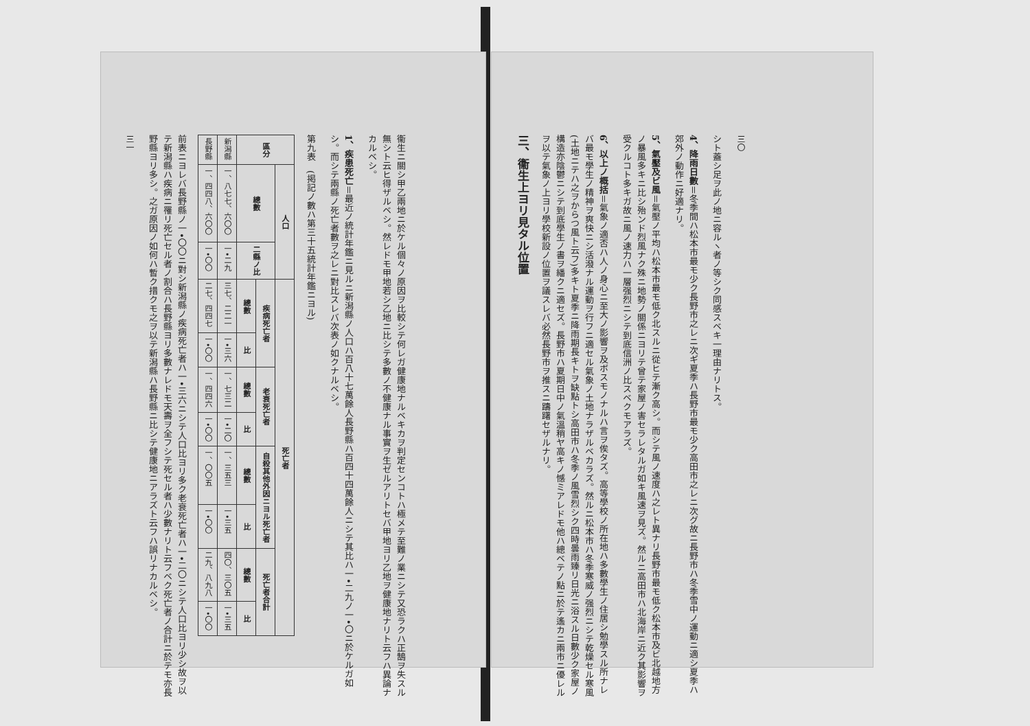三〇
シト蓋シ足ヲ此ノ地ニ容ルヽ者ノ等シク同感スベキ一理由ナリトス。
4、降雨日數＝冬季間ハ松本市最モ少ク長野市之レニ次ギ夏季ハ長野市最モ少ク高田市之レニ次グ故ニ長野市ハ冬季雪中ノ運動ニ適シ夏季ハ郊外ノ動作ニ好適ナリ。
5、氣壓及ビ風＝氣壓ノ平均ハ松本市最モ低ク北スルニ從ヒテ漸ク高シ。而シテ風ノ速度ハ之レト異ナリ長野市最モ低ク松本市及ビ北越地方ノ暴風多キニ比シ殆ンド烈風ナク殊ニ地勢ノ關係ニヨリテ曾テ家屋ノ害セラレタルガ如キ風速ヲ見ズ。然ルニ高田市ハ北海岸ニ近ク其影響ヲ受クルコト多キガ故ニ風ノ速力ハ一層强烈ニシテ到底信洲ノ比スベクモアラズ。
6、以上ノ概括＝氣象ノ適否ハ人ノ身心ニ至大ノ影響ヲ及ボスモノナルハ言ヲ俟タズ。高等學校ノ所在地ハ多數學生ノ住居シ勉學スル所ナレバ最モ學生ノ精神ヲ爽快ニシ活潑ナル運動ヲ行フニ適セル氣象ノ土地ナラザルベカラズ。然ルニ松本市ハ冬季寒威ノ强烈ニシテ乾燥セル寒風(土地ニテハ之ヲからつ風ト云フ)多キト夏季ニ降雨期長キトヲ缺點トシ高田市ハ冬季ノ風雪烈シク四時曇雨臻リ日光ニ浴スル日數少ク家屋ノ構造亦陰鬱ニシテ到底學生ノ書ヲ繙クニ適セズ。長野市ハ夏期日中ノ氣溫稍ヤ高キノ憾ミアレドモ他ハ總ベテノ點ニ於テ遙カニ兩市ニ優レルヲ以テ氣象ノ上ヨリ學校新設ノ位置ヲ議スレバ必然長野市ヲ推スニ躊躇セザルナリ。
三、衞生上ヨリ見タル位置
衞生ニ關シ甲乙兩地ニ於ケル個々ノ原因ヲ比較シテ何レガ健康地ナルベキカヲ判定センコトハ極メテ至難ノ業ニシテ又恐ラクハ正鵠ヲ失スル無シト云ヒ得ザルベシ。然レドモ甲地若シ乙地ニ比シテ多數ノ不健康ナル事實ヲ生ゼルアリトセバ甲地ヨリ乙地ヲ健康地ナリト云フハ異論ナカルベシ。
1、疾患死亡＝最近ノ統計年鑑ニ見ルニ新潟縣ノ人口ハ百八十七萬餘人長野縣ハ百四十四萬餘人ニシテ其比ハ一•二九ノ一•〇ニ於ケルガ如シ。而シテ兩縣ノ死亡者數ヲ之レニ對比スレバ次表ノ如クナルベシ。
第九表　(掲記ノ數ハ第三十五統計年鑑ニヨル)
| 區分 | 人口 | | 死亡者 | | | | | | | |
| --- | --- | --- | --- | --- | --- | --- | --- | --- | --- | --- |
| | 總數 | 二縣ノ比 | 疾病死亡者 | | 老衰死亡者 | | 自殺其他外因ニヨル死亡者 | | 死亡者合計 | |
| | | | 總數 | 比 | 總數 | 比 | 總數 | 比 | 總數 | 比 |
| 新潟縣 | 一、八七七、六〇〇 | 一•二九 | 三七、二二一 | 一•三六 | 一、七三二 | 一•二〇 | 一、三五三 | 一•三五 | 四〇、三〇五 | 一•三五 |
| 長野縣 | 一、四四八、六〇〇 | 一•〇〇 | 二七、四四七 | 一•〇〇 | 一、四四六 | 一•〇〇 | 一、〇〇五 | 一•〇〇 | 二九、八九八 | 一•〇〇 |
前表ニヨレバ長野縣ノ一•〇〇ニ對シ新潟縣ノ疾病死亡者ハ一•三六ニシテ人口比ヨリ多ク老衰死亡者ハ一•二〇ニシテ人口比ヨリ少シ故ヲ以テ新潟縣ハ疾病ニ罹リ死亡セル者ノ割合ハ長野縣ヨリ多數ナレドモ天壽ヲ全フシテ死セル者ハ少數ナリト云フベク死亡者ノ合計ニ於テモ亦長野縣ヨリ多シ。之ガ原因ノ如何ハ暫ク措クモ之ヲ以テ新潟縣ハ長野縣ニ比シテ健康地ニアラズト云フハ誤リナカルベシ。
三一